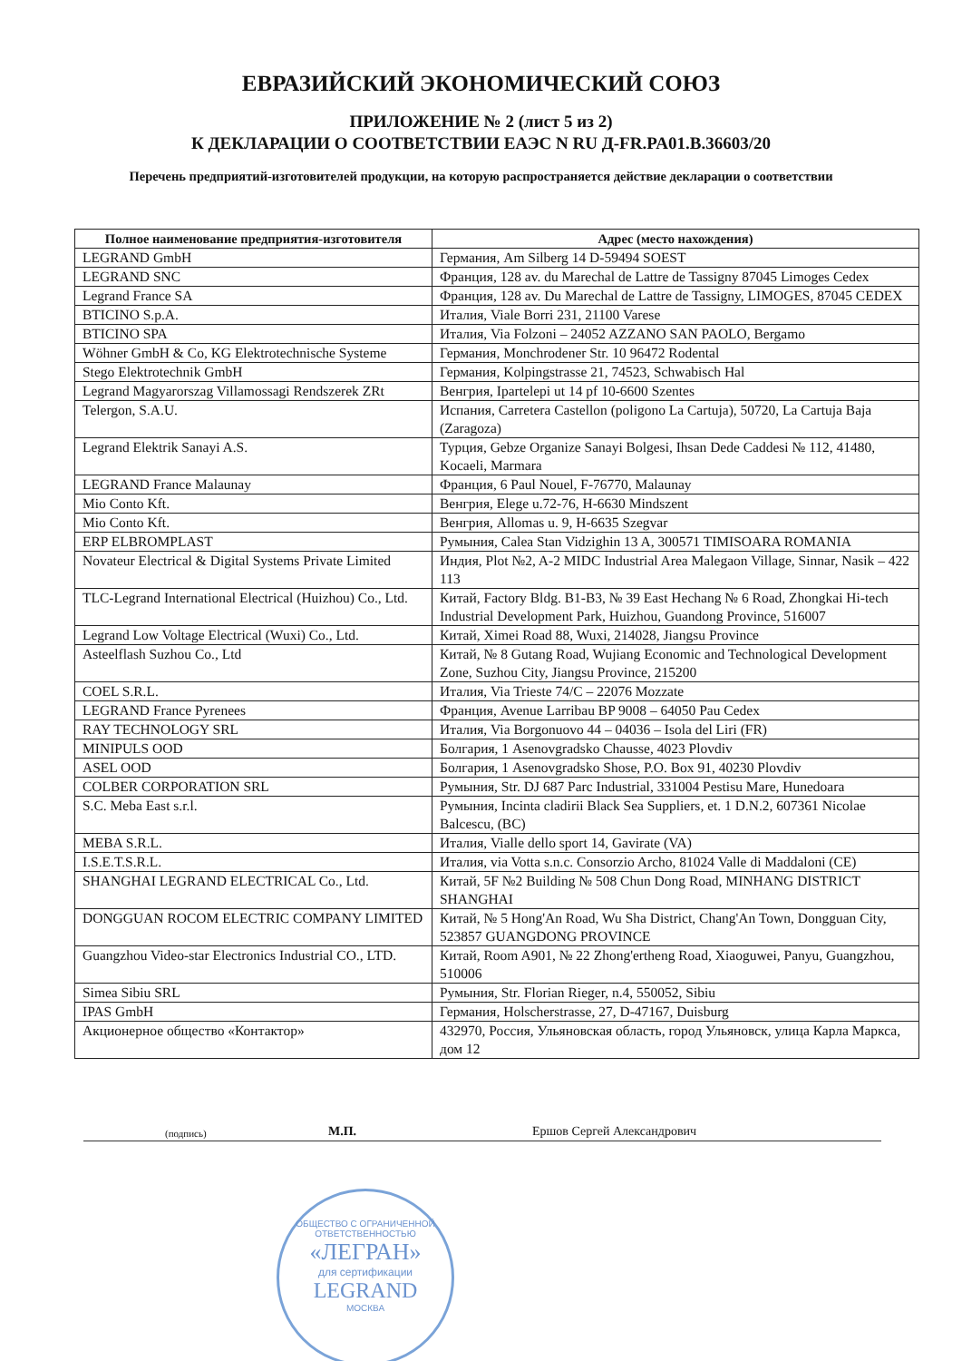ЕВРАЗИЙСКИЙ ЭКОНОМИЧЕСКИЙ СОЮЗ
ПРИЛОЖЕНИЕ № 2 (лист 5 из 2)
К ДЕКЛАРАЦИИ О СООТВЕТСТВИИ ЕАЭС N RU Д-FR.PA01.B.36603/20
Перечень предприятий-изготовителей продукции, на которую распространяется действие декларации о соответствии
| Полное наименование предприятия-изготовителя | Адрес (место нахождения) |
| --- | --- |
| LEGRAND GmbH | Германия, Am Silberg 14 D-59494 SOEST |
| LEGRAND SNC | Франция, 128 av. du Marechal de Lattre de Tassigny 87045 Limoges Cedex |
| Legrand France SA | Франция, 128 av. Du Marechal de Lattre de Tassigny, LIMOGES, 87045 CEDEX |
| BTICINO S.p.A. | Италия, Viale Borri 231, 21100 Varese |
| BTICINO SPA | Италия, Via Folzoni – 24052 AZZANO SAN PAOLO, Bergamo |
| Wöhner GmbH & Co, KG Elektrotechnische Systeme | Германия, Monchrodener Str. 10 96472 Rodental |
| Stego Elektrotechnik GmbH | Германия, Kolpingstrasse 21, 74523, Schwabisch Hal |
| Legrand Magyarorszag Villamossagi Rendszerek ZRt | Венгрия, Ipartelepi ut 14 pf 10-6600 Szentes |
| Telergon, S.A.U. | Испания, Carretera Castellon (poligono La Cartuja), 50720, La Cartuja Baja (Zaragoza) |
| Legrand Elektrik Sanayi A.S. | Турция, Gebze Organize Sanayi Bolgesi, Ihsan Dede Caddesi № 112, 41480, Kocaeli, Marmara |
| LEGRAND France Malaunay | Франция, 6 Paul Nouel, F-76770, Malaunay |
| Mio Conto Kft. | Венгрия, Elege u.72-76, H-6630 Mindszent |
| Mio Conto Kft. | Венгрия, Allomas u. 9, H-6635 Szegvar |
| ERP ELBROMPLAST | Румыния, Calea Stan Vidzighin 13 A, 300571 TIMISOARA ROMANIA |
| Novateur Electrical & Digital Systems Private Limited | Индия, Plot №2, A-2 MIDC Industrial Area Malegaon Village, Sinnar, Nasik – 422 113 |
| TLC-Legrand International Electrical (Huizhou) Co., Ltd. | Китай, Factory Bldg. B1-B3, № 39 East Hechang № 6 Road, Zhongkai Hi-tech Industrial Development Park, Huizhou, Guandong Province, 516007 |
| Legrand Low Voltage Electrical (Wuxi) Co., Ltd. | Китай, Ximei Road 88, Wuxi, 214028, Jiangsu Province |
| Asteelflash Suzhou Co., Ltd | Китай, № 8 Gutang Road, Wujiang Economic and Technological Development Zone, Suzhou City, Jiangsu Province, 215200 |
| COEL S.R.L. | Италия, Via Trieste 74/C – 22076 Mozzate |
| LEGRAND France Pyrenees | Франция, Avenue Larribau BP 9008 – 64050 Pau Cedex |
| RAY TECHNOLOGY SRL | Италия, Via Borgonuovo 44 – 04036 – Isola del Liri (FR) |
| MINIPULS OOD | Болгария, 1 Asenovgradsko Chausse, 4023 Plovdiv |
| ASEL OOD | Болгария, 1 Asenovgradsko Shose, P.O. Box 91, 40230 Plovdiv |
| COLBER CORPORATION SRL | Румыния, Str. DJ 687 Parc Industrial, 331004 Pestisu Mare, Hunedoara |
| S.C. Meba East s.r.l. | Румыния, Incinta cladirii Black Sea Suppliers, et. 1 D.N.2, 607361 Nicolae Balcescu, (BC) |
| MEBA S.R.L. | Италия, Vialle dello sport 14, Gavirate (VA) |
| I.S.E.T.S.R.L. | Италия, via Votta s.n.c. Consorzio Archo, 81024 Valle di Maddaloni (CE) |
| SHANGHAI LEGRAND ELECTRICAL Co., Ltd. | Китай, 5F №2 Building № 508 Chun Dong Road, MINHANG DISTRICT SHANGHAI |
| DONGGUAN ROCOM ELECTRIC COMPANY LIMITED | Китай, № 5 Hong'An Road, Wu Sha District, Chang'An Town, Dongguan City, 523857 GUANGDONG PROVINCE |
| Guangzhou Video-star Electronics Industrial CO., LTD. | Китай, Room A901, № 22 Zhong'ertheng Road, Xiaoguwei, Panyu, Guangzhou, 510006 |
| Simea Sibiu SRL | Румыния, Str. Florian Rieger, n.4, 550052, Sibiu |
| IPAS GmbH | Германия, Holscherstrasse, 27, D-47167, Duisburg |
| Акционерное общество «Контактор» | 432970, Россия, Ульяновская область, город Ульяновск, улица Карла Маркса, дом 12 |
(подпись) М.П. Ершов Сергей Александрович
ОБЩЕСТВО С ОГРАНИЧЕННОЙ ОТВЕТСТВЕННОСТЬЮ
«ЛЕГРАН»
для сертификации
LEGRAND
МОСКВА